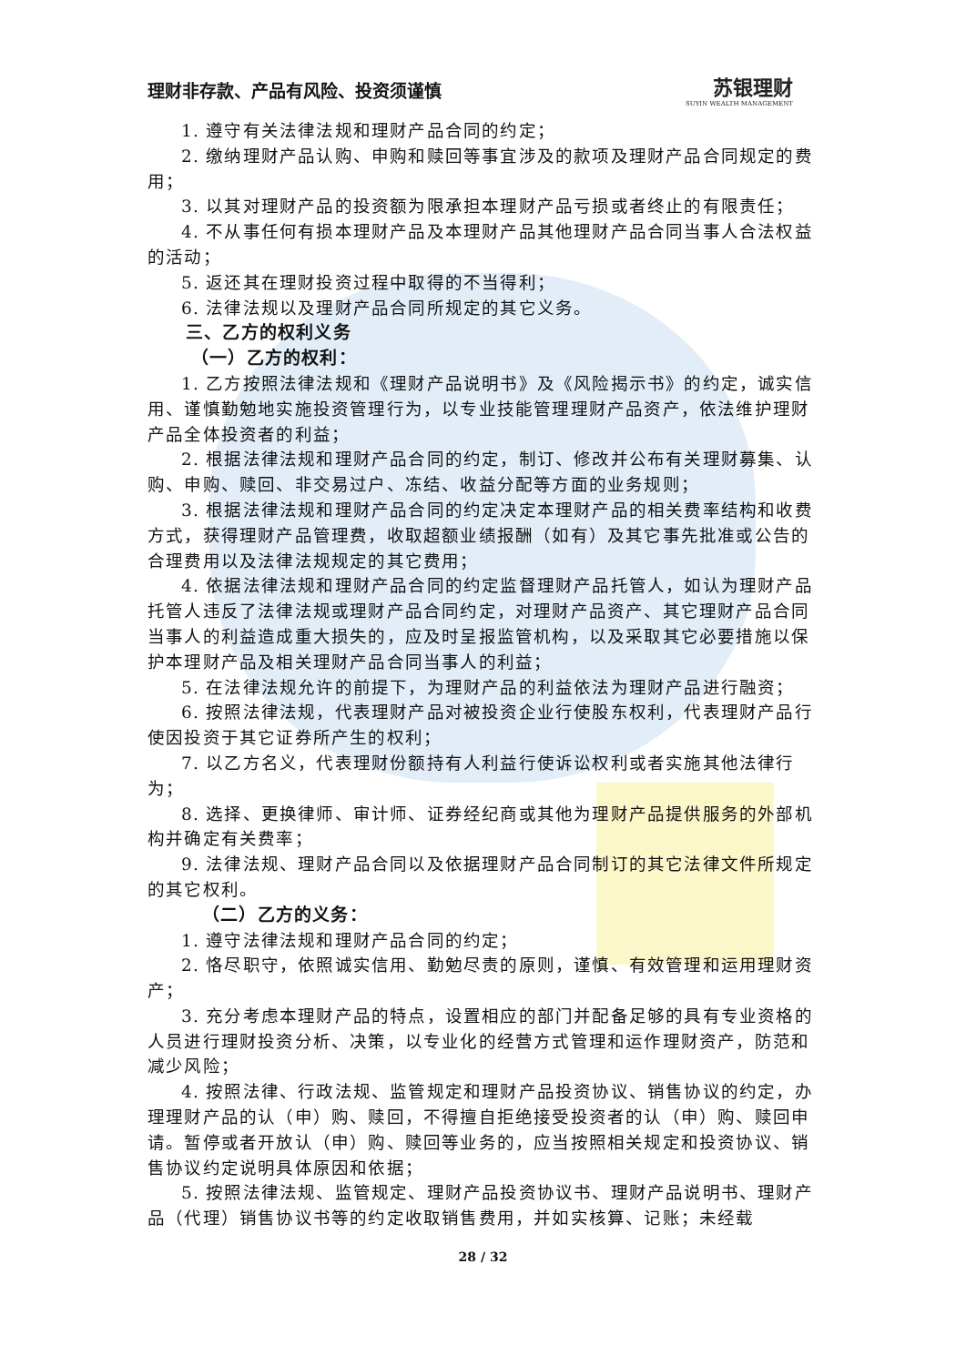理财非存款、产品有风险、投资须谨慎
苏银理财
SUYIN WEALTH MANAGEMENT
1. 遵守有关法律法规和理财产品合同的约定；
2. 缴纳理财产品认购、申购和赎回等事宜涉及的款项及理财产品合同规定的费用；
3. 以其对理财产品的投资额为限承担本理财产品亏损或者终止的有限责任；
4. 不从事任何有损本理财产品及本理财产品其他理财产品合同当事人合法权益的活动；
5. 返还其在理财投资过程中取得的不当得利；
6. 法律法规以及理财产品合同所规定的其它义务。
三、乙方的权利义务
（一）乙方的权利：
1. 乙方按照法律法规和《理财产品说明书》及《风险揭示书》的约定，诚实信用、谨慎勤勉地实施投资管理行为，以专业技能管理理财产品资产，依法维护理财产品全体投资者的利益；
2. 根据法律法规和理财产品合同的约定，制订、修改并公布有关理财募集、认购、申购、赎回、非交易过户、冻结、收益分配等方面的业务规则；
3. 根据法律法规和理财产品合同的约定决定本理财产品的相关费率结构和收费方式，获得理财产品管理费，收取超额业绩报酬（如有）及其它事先批准或公告的合理费用以及法律法规规定的其它费用；
4. 依据法律法规和理财产品合同的约定监督理财产品托管人，如认为理财产品托管人违反了法律法规或理财产品合同约定，对理财产品资产、其它理财产品合同当事人的利益造成重大损失的，应及时呈报监管机构，以及采取其它必要措施以保护本理财产品及相关理财产品合同当事人的利益；
5. 在法律法规允许的前提下，为理财产品的利益依法为理财产品进行融资；
6. 按照法律法规，代表理财产品对被投资企业行使股东权利，代表理财产品行使因投资于其它证券所产生的权利；
7. 以乙方名义，代表理财份额持有人利益行使诉讼权利或者实施其他法律行为；
8. 选择、更换律师、审计师、证券经纪商或其他为理财产品提供服务的外部机构并确定有关费率；
9. 法律法规、理财产品合同以及依据理财产品合同制订的其它法律文件所规定的其它权利。
（二）乙方的义务：
1. 遵守法律法规和理财产品合同的约定；
2. 恪尽职守，依照诚实信用、勤勉尽责的原则，谨慎、有效管理和运用理财资产；
3. 充分考虑本理财产品的特点，设置相应的部门并配备足够的具有专业资格的人员进行理财投资分析、决策，以专业化的经营方式管理和运作理财资产，防范和减少风险；
4. 按照法律、行政法规、监管规定和理财产品投资协议、销售协议的约定，办理理财产品的认（申）购、赎回，不得擅自拒绝接受投资者的认（申）购、赎回申请。暂停或者开放认（申）购、赎回等业务的，应当按照相关规定和投资协议、销售协议约定说明具体原因和依据；
5. 按照法律法规、监管规定、理财产品投资协议书、理财产品说明书、理财产品（代理）销售协议书等的约定收取销售费用，并如实核算、记账；未经载
28 / 32